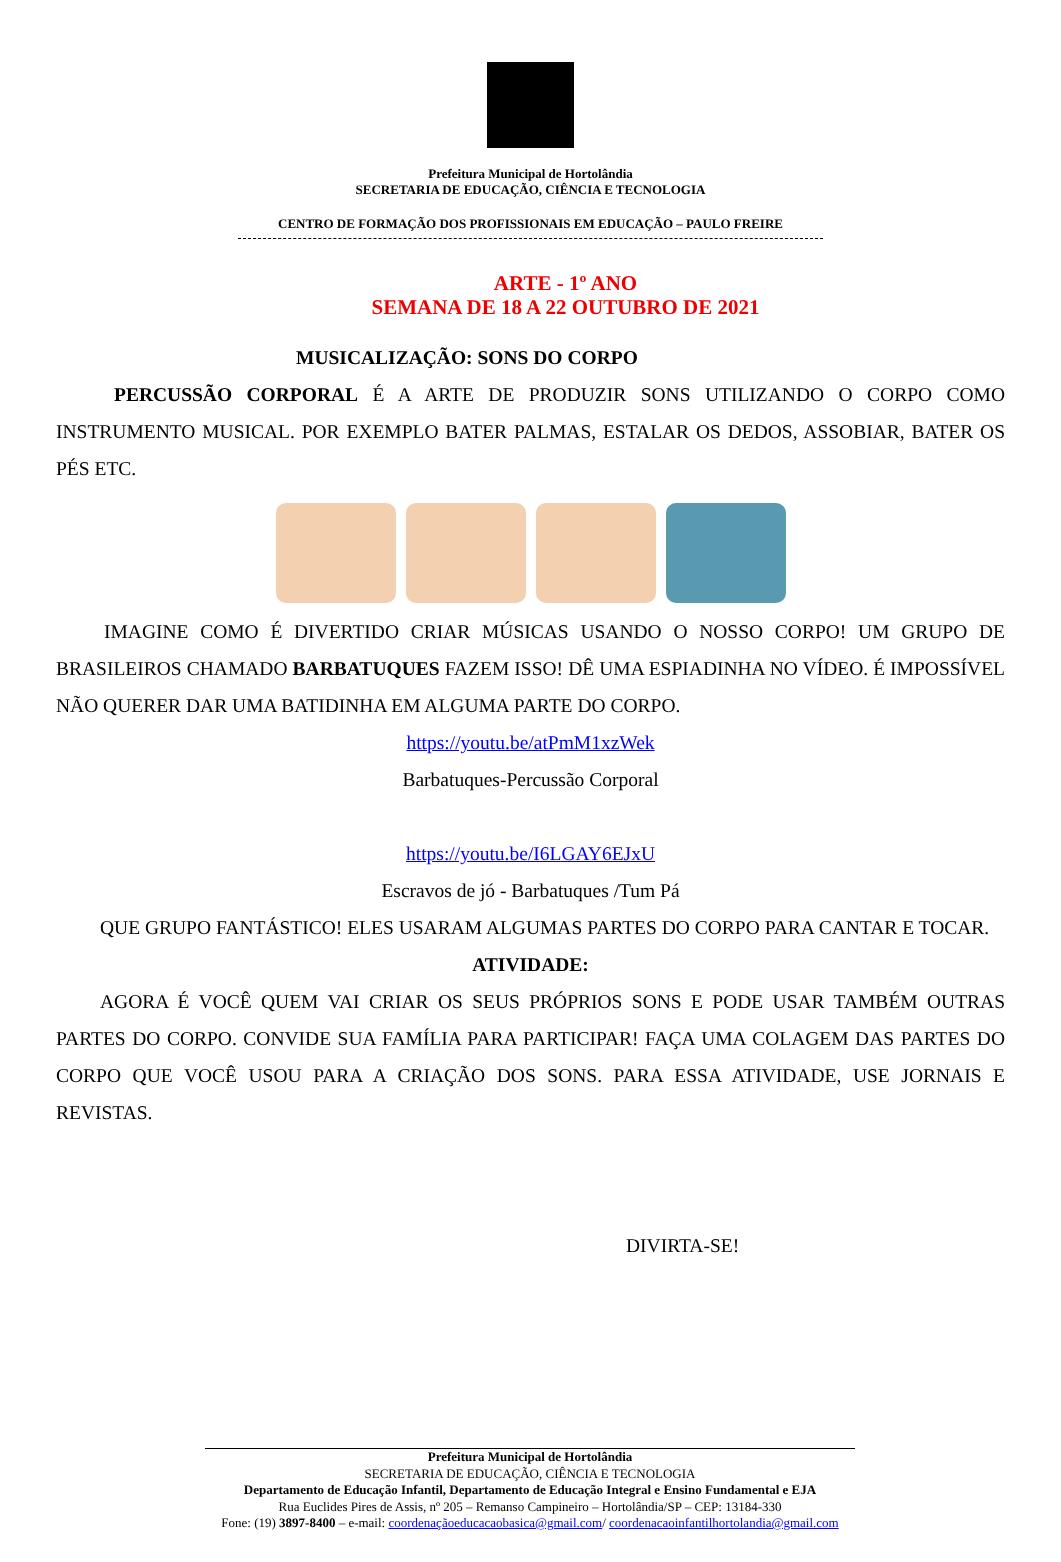Prefeitura Municipal de Hortolândia
SECRETARIA DE EDUCAÇÃO, CIÊNCIA E TECNOLOGIA
CENTRO DE FORMAÇÃO DOS PROFISSIONAIS EM EDUCAÇÃO – PAULO FREIRE
ARTE - 1º ANO
SEMANA DE 18 A 22 OUTUBRO DE 2021
MUSICALIZAÇÃO: SONS DO CORPO
PERCUSSÃO CORPORAL É A ARTE DE PRODUZIR SONS UTILIZANDO O CORPO COMO INSTRUMENTO MUSICAL. POR EXEMPLO BATER PALMAS, ESTALAR OS DEDOS, ASSOBIAR, BATER OS PÉS ETC.
IMAGINE COMO É DIVERTIDO CRIAR MÚSICAS USANDO O NOSSO CORPO! UM GRUPO DE BRASILEIROS CHAMADO BARBATUQUES FAZEM ISSO! DÊ UMA ESPIADINHA NO VÍDEO. É IMPOSSÍVEL NÃO QUERER DAR UMA BATIDINHA EM ALGUMA PARTE DO CORPO.
https://youtu.be/atPmM1xzWek
Barbatuques-Percussão Corporal
https://youtu.be/I6LGAY6EJxU
Escravos de jó - Barbatuques /Tum Pá
QUE GRUPO FANTÁSTICO! ELES USARAM ALGUMAS PARTES DO CORPO PARA CANTAR E TOCAR.
ATIVIDADE:
AGORA É VOCÊ QUEM VAI CRIAR OS SEUS PRÓPRIOS SONS E PODE USAR TAMBÉM OUTRAS PARTES DO CORPO. CONVIDE SUA FAMÍLIA PARA PARTICIPAR! FAÇA UMA COLAGEM DAS PARTES DO CORPO QUE VOCÊ USOU PARA A CRIAÇÃO DOS SONS. PARA ESSA ATIVIDADE, USE JORNAIS E REVISTAS.
DIVIRTA-SE!
Prefeitura Municipal de Hortolândia
SECRETARIA DE EDUCAÇÃO, CIÊNCIA E TECNOLOGIA
Departamento de Educação Infantil, Departamento de Educação Integral e Ensino Fundamental e EJA
Rua Euclides Pires de Assis, nº 205 – Remanso Campineiro – Hortolândia/SP – CEP: 13184-330
Fone: (19) 3897-8400 – e-mail: coordenaçãoeducacaobasica@gmail.com/ coordenacaoinfantilhortolandia@gmail.com